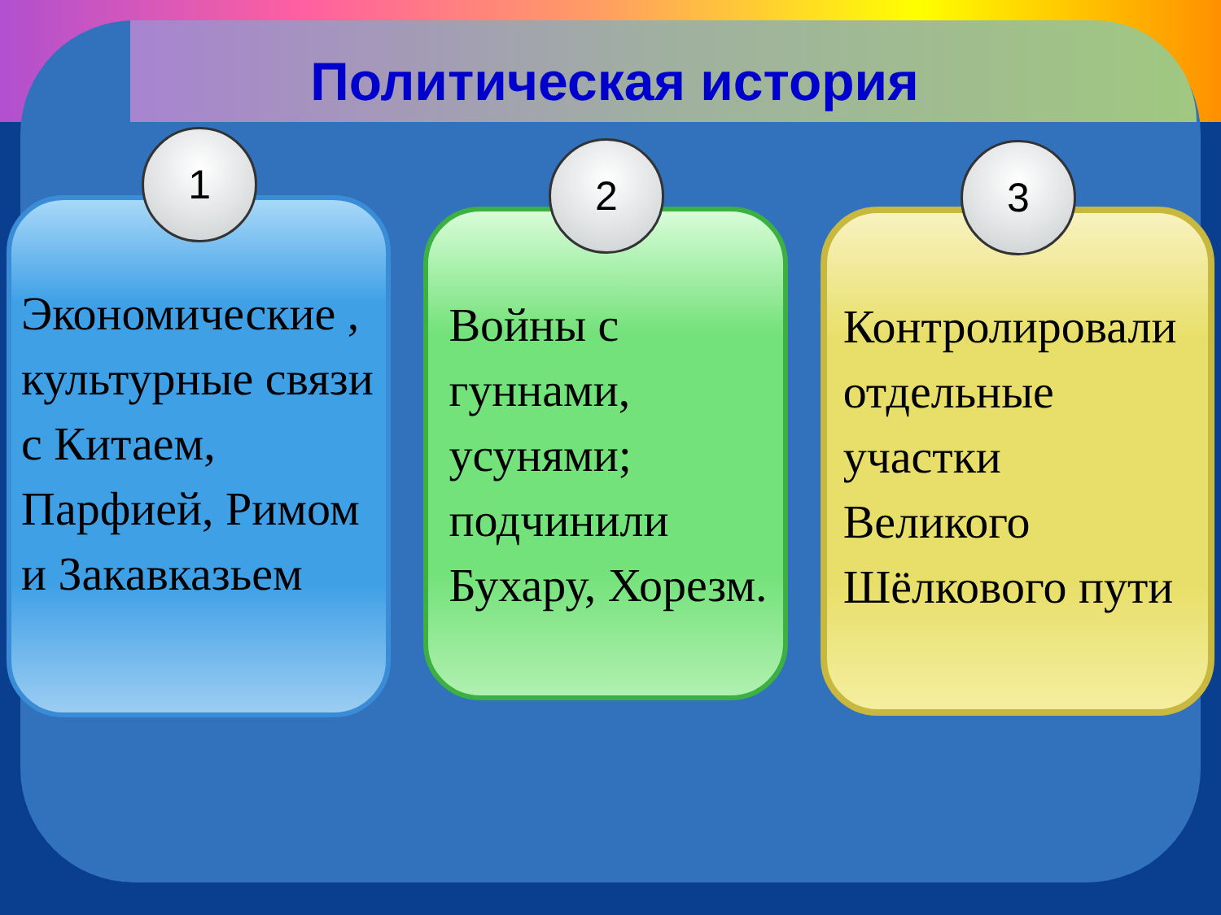Политическая история
1
Экономические , культурные связи с Китаем, Парфией, Римом и Закавказьем
2
Войны с гуннами, усунями; подчинили Бухару, Хорезм.
3
Контролировали отдельные участки Великого Шёлкового пути